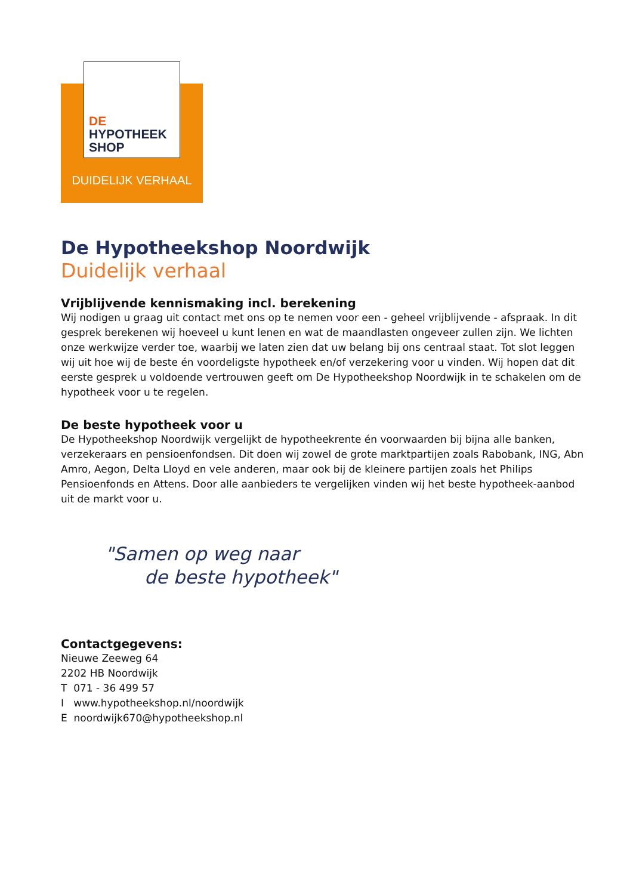DE
HYPOTHEEK
SHOP
DUIDELIJK VERHAAL
De Hypotheekshop Noordwijk
Duidelijk verhaal
Vrijblijvende kennismaking incl. berekening
Wij nodigen u graag uit contact met ons op te nemen voor een - geheel vrijblijvende - afspraak. In dit gesprek berekenen wij hoeveel u kunt lenen en wat de maandlasten ongeveer zullen zijn. We lichten onze werkwijze verder toe, waarbij we laten zien dat uw belang bij ons centraal staat. Tot slot leggen wij uit hoe wij de beste én voordeligste hypotheek en/of verzekering voor u vinden. Wij hopen dat dit eerste gesprek u voldoende vertrouwen geeft om De Hypotheekshop Noordwijk in te schakelen om de hypotheek voor u te regelen.
De beste hypotheek voor u
De Hypotheekshop Noordwijk vergelijkt de hypotheekrente én voorwaarden bij bijna alle banken, verzekeraars en pensioenfondsen. Dit doen wij zowel de grote marktpartijen zoals Rabobank, ING, Abn Amro, Aegon, Delta Lloyd en vele anderen, maar ook bij de kleinere partijen zoals het Philips Pensioenfonds en Attens. Door alle aanbieders te vergelijken vinden wij het beste hypotheek-aanbod uit de markt voor u.
"Samen op weg naar
de beste hypotheek"
Contactgegevens:
Nieuwe Zeeweg 64
2202 HB Noordwijk
T 071 - 36 499 57
I www.hypotheekshop.nl/noordwijk
E noordwijk670@hypotheekshop.nl